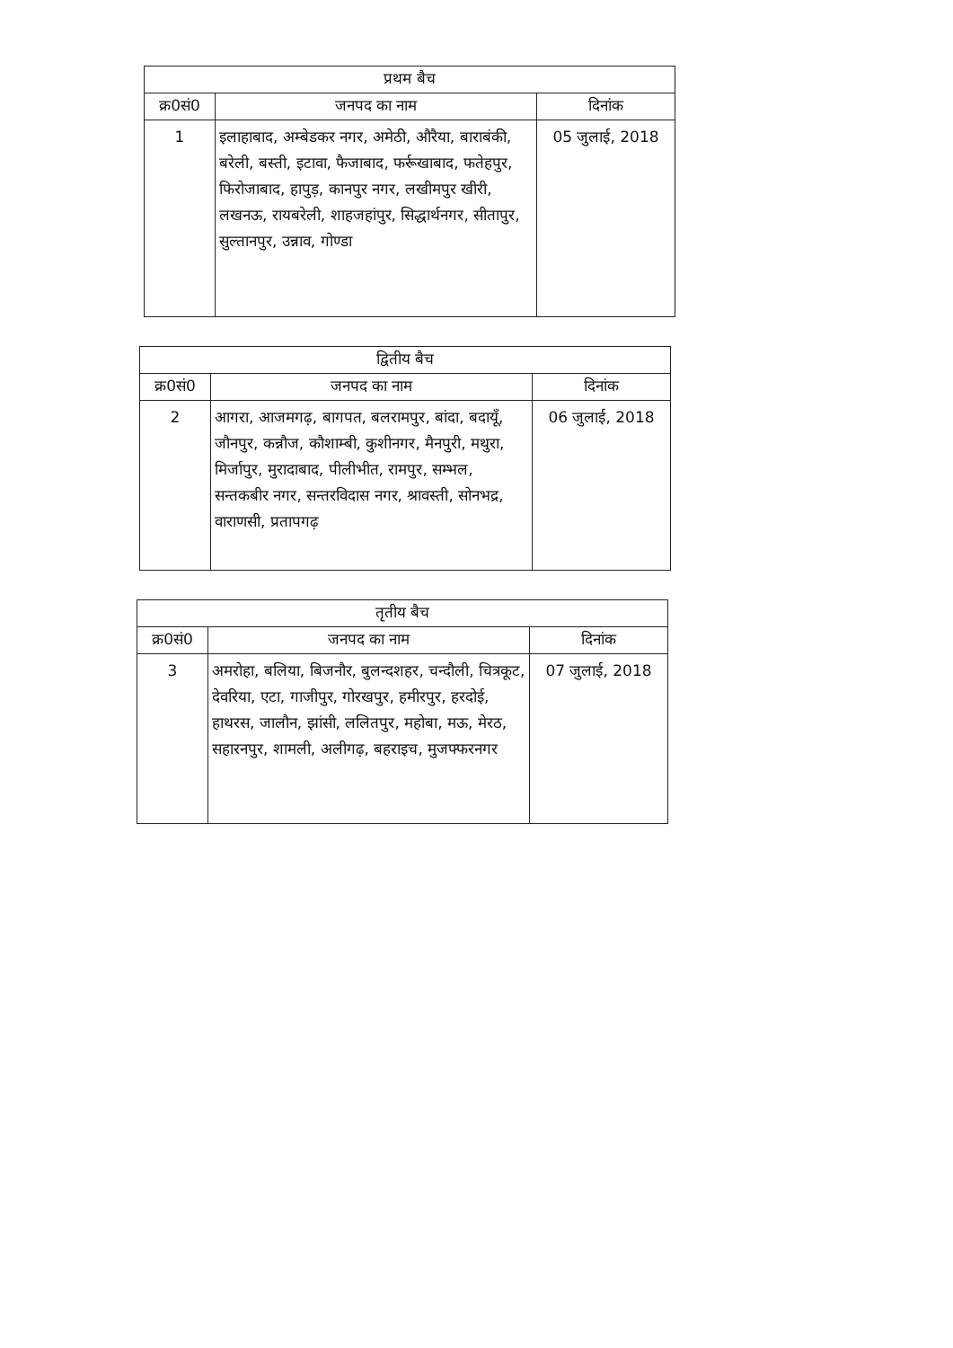| प्रथम बैच | | |
| --- | --- | --- |
| क्र0सं0 | जनपद का नाम | दिनांक |
| 1 | इलाहाबाद, अम्बेडकर नगर, अमेठी, औरैया, बाराबंकी, बरेली, बस्ती, इटावा, फैजाबाद, फर्रूखाबाद, फतेहपुर, फिरोजाबाद, हापुड़, कानपुर नगर, लखीमपुर खीरी, लखनऊ, रायबरेली, शाहजहांपुर, सिद्धार्थनगर, सीतापुर, सुल्तानपुर, उन्नाव, गोण्डा | 05 जुलाई, 2018 |
| द्वितीय बैच | | |
| --- | --- | --- |
| क्र0सं0 | जनपद का नाम | दिनांक |
| 2 | आगरा, आजमगढ़, बागपत, बलरामपुर, बांदा, बदायूँ, जौनपुर, कन्नौज, कौशाम्बी, कुशीनगर, मैनपुरी, मथुरा, मिर्जापुर, मुरादाबाद, पीलीभीत, रामपुर, सम्भल, सन्तकबीर नगर, सन्तरविदास नगर, श्रावस्ती, सोनभद्र, वाराणसी, प्रतापगढ़ | 06 जुलाई, 2018 |
| तृतीय बैच | | |
| --- | --- | --- |
| क्र0सं0 | जनपद का नाम | दिनांक |
| 3 | अमरोहा, बलिया, बिजनौर, बुलन्दशहर, चन्दौली, चित्रकूट, देवरिया, एटा, गाजीपुर, गोरखपुर, हमीरपुर, हरदोई, हाथरस, जालौन, झांसी, ललितपुर, महोबा, मऊ, मेरठ, सहारनपुर, शामली, अलीगढ़, बहराइच, मुजफ्फरनगर | 07 जुलाई, 2018 |